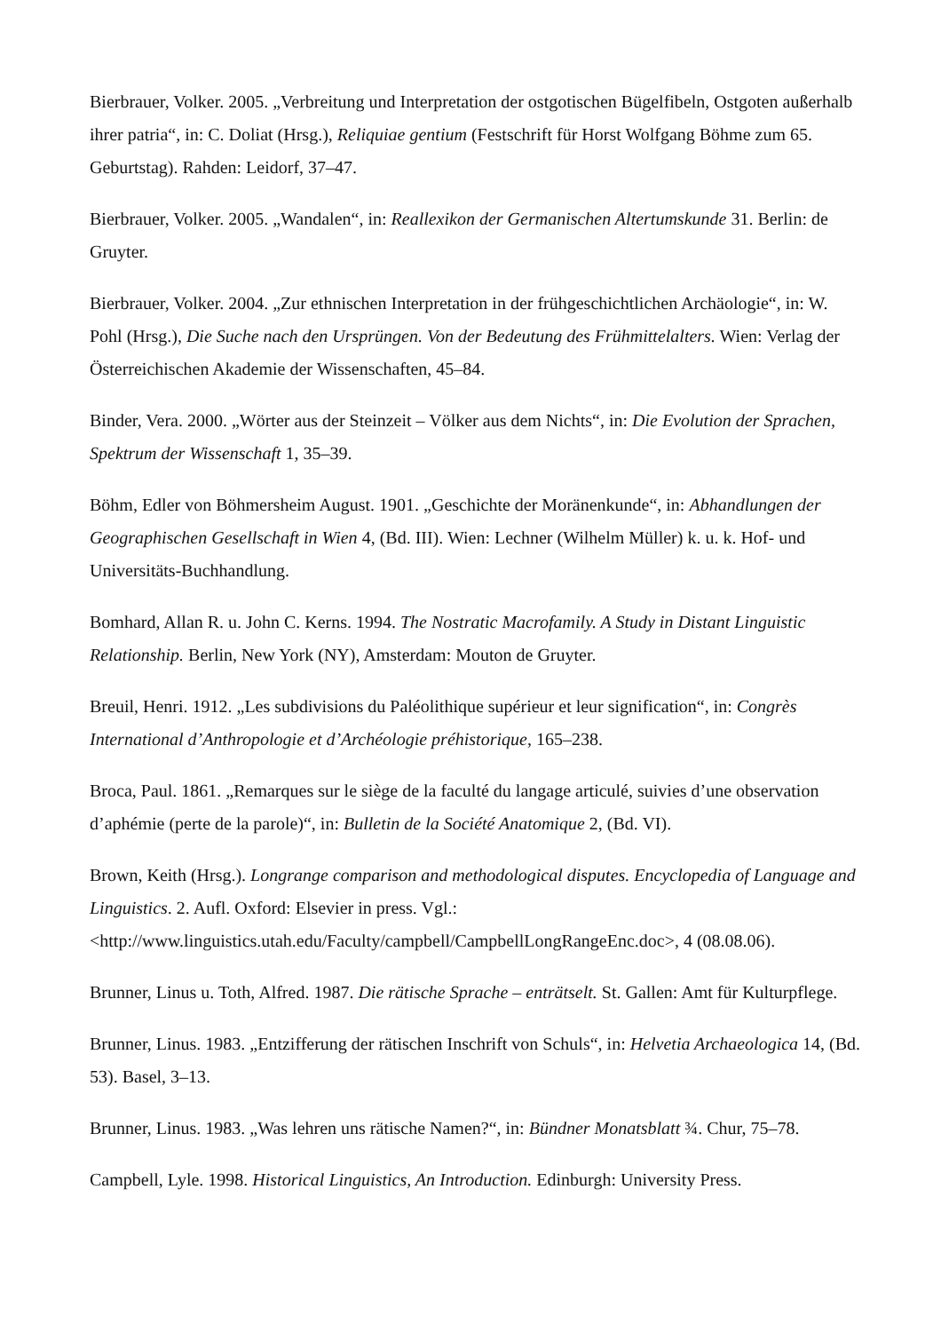Bierbrauer, Volker. 2005. „Verbreitung und Interpretation der ostgotischen Bügelfibeln, Ostgoten außerhalb ihrer patria“, in: C. Doliat (Hrsg.), Reliquiae gentium (Festschrift für Horst Wolfgang Böhme zum 65. Geburtstag). Rahden: Leidorf, 37–47.
Bierbrauer, Volker. 2005. „Wandalen“, in: Reallexikon der Germanischen Altertumskunde 31. Berlin: de Gruyter.
Bierbrauer, Volker. 2004. „Zur ethnischen Interpretation in der frühgeschichtlichen Archäologie“, in: W. Pohl (Hrsg.), Die Suche nach den Ursprüngen. Von der Bedeutung des Frühmittelalters. Wien: Verlag der Österreichischen Akademie der Wissenschaften, 45–84.
Binder, Vera. 2000. „Wörter aus der Steinzeit – Völker aus dem Nichts“, in: Die Evolution der Sprachen, Spektrum der Wissenschaft 1, 35–39.
Böhm, Edler von Böhmersheim August. 1901. „Geschichte der Moränenkunde“, in: Abhandlungen der Geographischen Gesellschaft in Wien 4, (Bd. III). Wien: Lechner (Wilhelm Müller) k. u. k. Hof- und Universitäts-Buchhandlung.
Bomhard, Allan R. u. John C. Kerns. 1994. The Nostratic Macrofamily. A Study in Distant Linguistic Relationship. Berlin, New York (NY), Amsterdam: Mouton de Gruyter.
Breuil, Henri. 1912. „Les subdivisions du Paléolithique supérieur et leur signification“, in: Congrès International d’Anthropologie et d’Archéologie préhistorique, 165–238.
Broca, Paul. 1861. „Remarques sur le siège de la faculté du langage articulé, suivies d’une observation d’aphémie (perte de la parole)“, in: Bulletin de la Société Anatomique 2, (Bd. VI).
Brown, Keith (Hrsg.). Longrange comparison and methodological disputes. Encyclopedia of Language and Linguistics. 2. Aufl. Oxford: Elsevier in press. Vgl.: <http://www.linguistics.utah.edu/Faculty/campbell/CampbellLongRangeEnc.doc>, 4 (08.08.06).
Brunner, Linus u. Toth, Alfred. 1987. Die rätische Sprache – enträtselt. St. Gallen: Amt für Kulturpflege.
Brunner, Linus. 1983. „Entzifferung der rätischen Inschrift von Schuls“, in: Helvetia Archaeologica 14, (Bd. 53). Basel, 3–13.
Brunner, Linus. 1983. „Was lehren uns rätische Namen?“, in: Bündner Monatsblatt ¾. Chur, 75–78.
Campbell, Lyle. 1998. Historical Linguistics, An Introduction. Edinburgh: University Press.